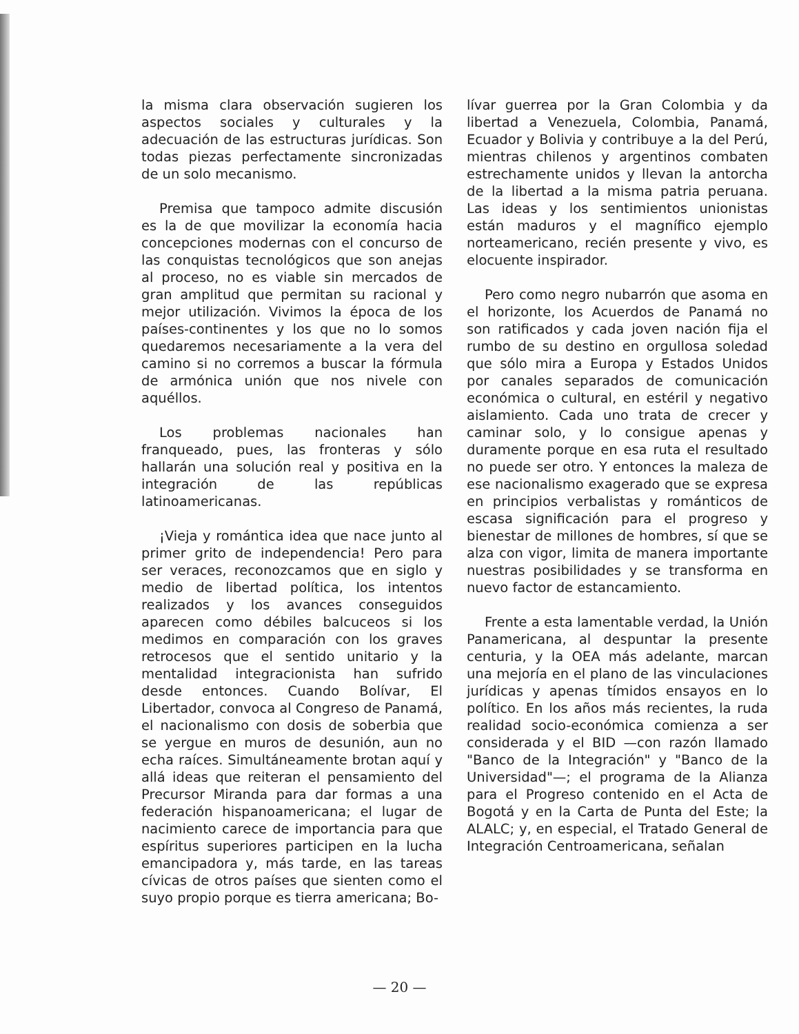la misma clara observación sugieren los aspectos sociales y culturales y la adecuación de las estructuras jurídicas. Son todas piezas perfectamente sincronizadas de un solo mecanismo.
Premisa que tampoco admite discusión es la de que movilizar la economía hacia concepciones modernas con el concurso de las conquistas tecnológicos que son anejas al proceso, no es viable sin mercados de gran amplitud que permitan su racional y mejor utilización. Vivimos la época de los países-continentes y los que no lo somos quedaremos necesariamente a la vera del camino si no corremos a buscar la fórmula de armónica unión que nos nivele con aquéllos.
Los problemas nacionales han franqueado, pues, las fronteras y sólo hallarán una solución real y positiva en la integración de las repúblicas latinoamericanas.
¡Vieja y romántica idea que nace junto al primer grito de independencia! Pero para ser veraces, reconozcamos que en siglo y medio de libertad política, los intentos realizados y los avances conseguidos aparecen como débiles balcuceos si los medimos en comparación con los graves retrocesos que el sentido unitario y la mentalidad integracionista han sufrido desde entonces. Cuando Bolívar, El Libertador, convoca al Congreso de Panamá, el nacionalismo con dosis de soberbia que se yergue en muros de desunión, aun no echa raíces. Simultáneamente brotan aquí y allá ideas que reiteran el pensamiento del Precursor Miranda para dar formas a una federación hispanoamericana; el lugar de nacimiento carece de importancia para que espíritus superiores participen en la lucha emancipadora y, más tarde, en las tareas cívicas de otros países que sienten como el suyo propio porque es tierra americana; Bo-
lívar guerrea por la Gran Colombia y da libertad a Venezuela, Colombia, Panamá, Ecuador y Bolivia y contribuye a la del Perú, mientras chilenos y argentinos combaten estrechamente unidos y llevan la antorcha de la libertad a la misma patria peruana. Las ideas y los sentimientos unionistas están maduros y el magnífico ejemplo norteamericano, recién presente y vivo, es elocuente inspirador.
Pero como negro nubarrón que asoma en el horizonte, los Acuerdos de Panamá no son ratificados y cada joven nación fija el rumbo de su destino en orgullosa soledad que sólo mira a Europa y Estados Unidos por canales separados de comunicación económica o cultural, en estéril y negativo aislamiento. Cada uno trata de crecer y caminar solo, y lo consigue apenas y duramente porque en esa ruta el resultado no puede ser otro. Y entonces la maleza de ese nacionalismo exagerado que se expresa en principios verbalistas y románticos de escasa significación para el progreso y bienestar de millones de hombres, sí que se alza con vigor, limita de manera importante nuestras posibilidades y se transforma en nuevo factor de estancamiento.
Frente a esta lamentable verdad, la Unión Panamericana, al despuntar la presente centuria, y la OEA más adelante, marcan una mejoría en el plano de las vinculaciones jurídicas y apenas tímidos ensayos en lo político. En los años más recientes, la ruda realidad socio-económica comienza a ser considerada y el BID —con razón llamado "Banco de la Integración" y "Banco de la Universidad"—; el programa de la Alianza para el Progreso contenido en el Acta de Bogotá y en la Carta de Punta del Este; la ALALC; y, en especial, el Tratado General de Integración Centroamericana, señalan
— 20 —